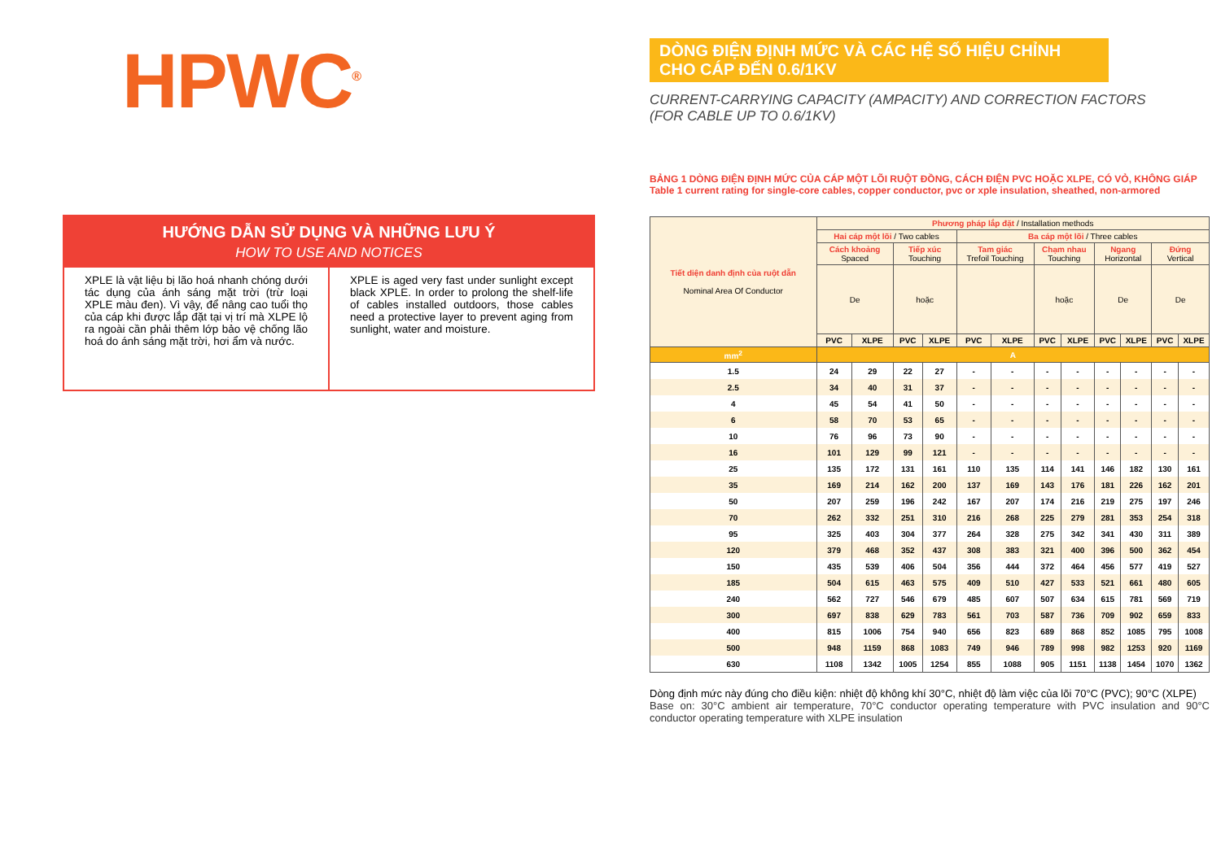HPWC<sup>®</sup>
HƯỚNG DẪN SỬ DỤNG VÀ NHỮNG LƯU Ý
HOW TO USE AND NOTICES
XPLE là vật liệu bị lão hoá nhanh chóng dưới tác dụng của ánh sáng mặt trời (trừ loại XPLE màu đen). Vì vậy, để nâng cao tuổi thọ của cáp khi được lắp đặt tại vị trí mà XLPE lộ ra ngoài cần phải thêm lớp bảo vệ chống lão hoá do ánh sáng mặt trời, hơi ẩm và nước.
XPLE is aged very fast under sunlight except black XPLE. In order to prolong the shelf-life of cables installed outdoors, those cables need a protective layer to prevent aging from sunlight, water and moisture.
DÒNG ĐIỆN ĐỊNH MỨC VÀ CÁC HỆ SỐ HIỆU CHỈNH
CHO CÁP ĐẾN 0.6/1KV
CURRENT-CARRYING CAPACITY (AMPACITY) AND CORRECTION FACTORS
(FOR CABLE UP TO 0.6/1KV)
BẢNG 1 DÒNG ĐIỆN ĐỊNH MỨC CỦA CÁP MỘT LÕI RUỘT ĐỒNG, CÁCH ĐIỆN PVC HOẶC XLPE, CÓ VỎ, KHÔNG GIÁP
Table 1 current rating for single-core cables, copper conductor, pvc or xple insulation, sheathed, non-armored
| Tiết diện danh định của ruột dẫn Nominal Area Of Conductor | Phương pháp lắp đặt / Installation methods | | | | | | | | | | | |
| --- | --- | --- | --- | --- | --- | --- | --- | --- | --- | --- | --- | --- |
| | Hai cáp một lõi / Two cables | | | | Ba cáp một lõi / Three cables | | | | | | | |
| | Cách khoảng Spaced | | Tiếp xúc Touching | | Tam giác Trefoil Touching | | Chạm nhau Touching | | Ngang Horizontal | | Đứng Vertical | |
| | De | | hoặc | | | | hoặc | | De | | De | |
| | PVC | XLPE | PVC | XLPE | PVC | XLPE | PVC | XLPE | PVC | XLPE | PVC | XLPE |
| mm<sup>2</sup> | A | | | | | | | | | | | |
| 1.5 | 24 | 29 | 22 | 27 | - | - | - | - | - | - | - | - |
| 2.5 | 34 | 40 | 31 | 37 | - | - | - | - | - | - | - | - |
| 4 | 45 | 54 | 41 | 50 | - | - | - | - | - | - | - | - |
| 6 | 58 | 70 | 53 | 65 | - | - | - | - | - | - | - | - |
| 10 | 76 | 96 | 73 | 90 | - | - | - | - | - | - | - | - |
| 16 | 101 | 129 | 99 | 121 | - | - | - | - | - | - | - | - |
| 25 | 135 | 172 | 131 | 161 | 110 | 135 | 114 | 141 | 146 | 182 | 130 | 161 |
| 35 | 169 | 214 | 162 | 200 | 137 | 169 | 143 | 176 | 181 | 226 | 162 | 201 |
| 50 | 207 | 259 | 196 | 242 | 167 | 207 | 174 | 216 | 219 | 275 | 197 | 246 |
| 70 | 262 | 332 | 251 | 310 | 216 | 268 | 225 | 279 | 281 | 353 | 254 | 318 |
| 95 | 325 | 403 | 304 | 377 | 264 | 328 | 275 | 342 | 341 | 430 | 311 | 389 |
| 120 | 379 | 468 | 352 | 437 | 308 | 383 | 321 | 400 | 396 | 500 | 362 | 454 |
| 150 | 435 | 539 | 406 | 504 | 356 | 444 | 372 | 464 | 456 | 577 | 419 | 527 |
| 185 | 504 | 615 | 463 | 575 | 409 | 510 | 427 | 533 | 521 | 661 | 480 | 605 |
| 240 | 562 | 727 | 546 | 679 | 485 | 607 | 507 | 634 | 615 | 781 | 569 | 719 |
| 300 | 697 | 838 | 629 | 783 | 561 | 703 | 587 | 736 | 709 | 902 | 659 | 833 |
| 400 | 815 | 1006 | 754 | 940 | 656 | 823 | 689 | 868 | 852 | 1085 | 795 | 1008 |
| 500 | 948 | 1159 | 868 | 1083 | 749 | 946 | 789 | 998 | 982 | 1253 | 920 | 1169 |
| 630 | 1108 | 1342 | 1005 | 1254 | 855 | 1088 | 905 | 1151 | 1138 | 1454 | 1070 | 1362 |
Dòng định mức này đúng cho điều kiện: nhiệt độ không khí 30°C, nhiệt độ làm việc của lõi 70°C (PVC); 90°C (XLPE)
Base on: 30°C ambient air temperature, 70°C conductor operating temperature with PVC insulation and 90°C conductor operating temperature with XLPE insulation